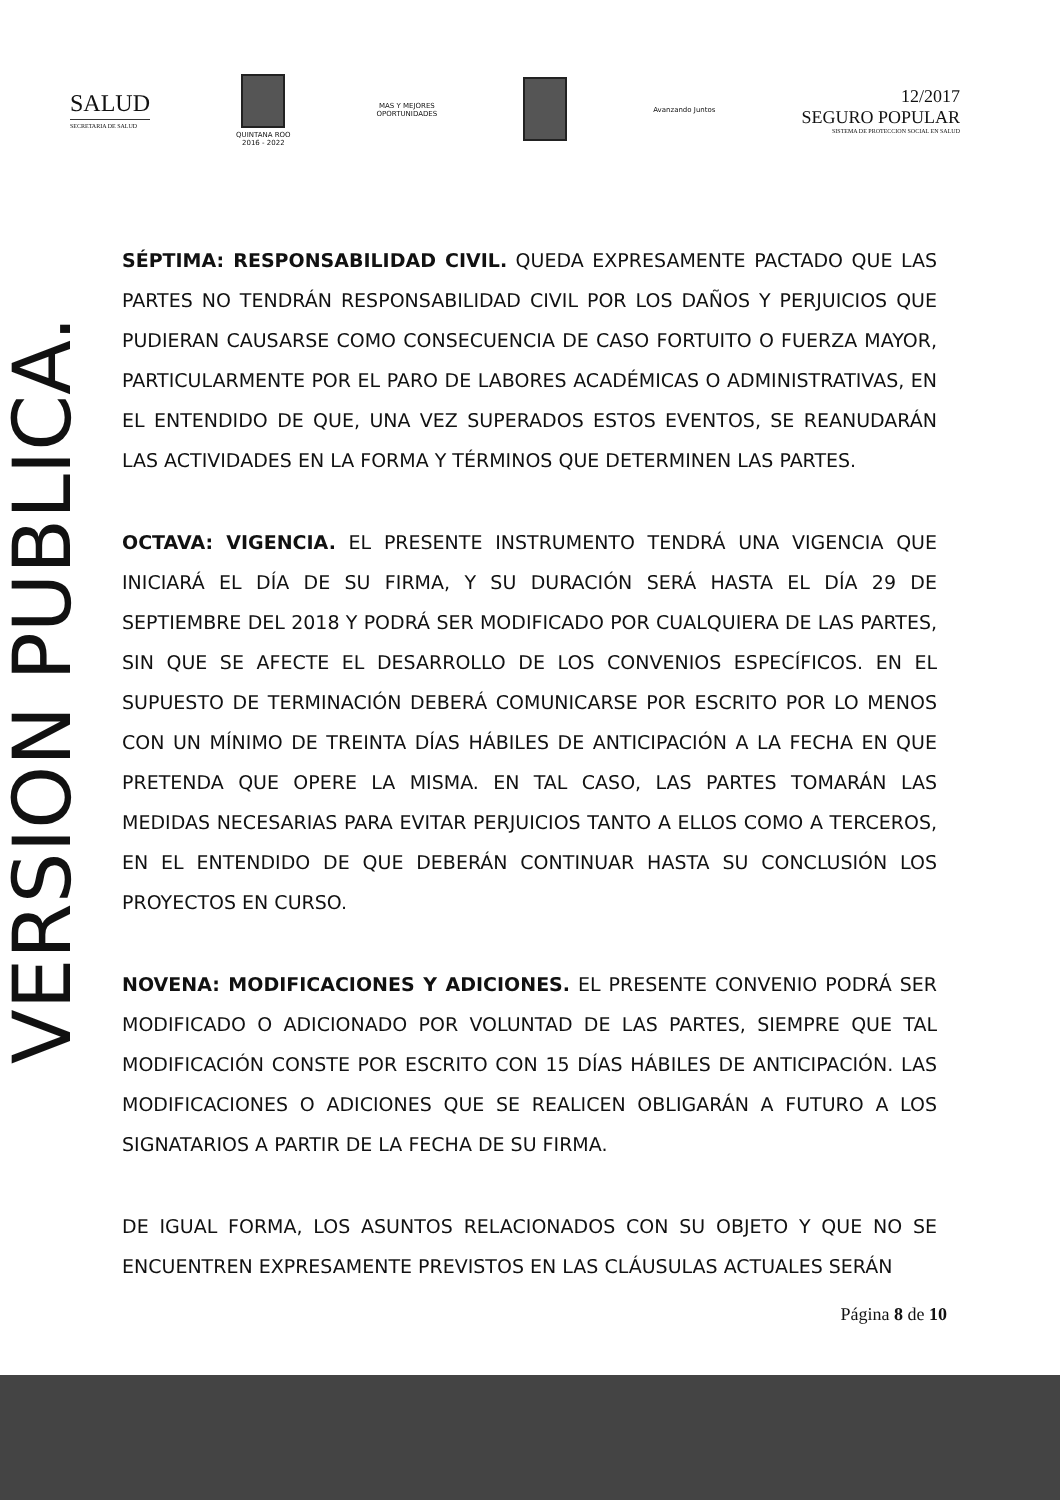VERSION PUBLICA.
SALUD
SECRETARIA DE SALUD
QUINTANA ROO
2016 - 2022
MAS Y MEJORES
OPORTUNIDADES
Avanzando Juntos
12/2017
SEGURO POPULAR
SISTEMA DE PROTECCION SOCIAL EN SALUD
SÉPTIMA: RESPONSABILIDAD CIVIL. QUEDA EXPRESAMENTE PACTADO QUE LAS PARTES NO TENDRÁN RESPONSABILIDAD CIVIL POR LOS DAÑOS Y PERJUICIOS QUE PUDIERAN CAUSARSE COMO CONSECUENCIA DE CASO FORTUITO O FUERZA MAYOR, PARTICULARMENTE POR EL PARO DE LABORES ACADÉMICAS O ADMINISTRATIVAS, EN EL ENTENDIDO DE QUE, UNA VEZ SUPERADOS ESTOS EVENTOS, SE REANUDARÁN LAS ACTIVIDADES EN LA FORMA Y TÉRMINOS QUE DETERMINEN LAS PARTES.
OCTAVA: VIGENCIA. EL PRESENTE INSTRUMENTO TENDRÁ UNA VIGENCIA QUE INICIARÁ EL DÍA DE SU FIRMA, Y SU DURACIÓN SERÁ HASTA EL DÍA 29 DE SEPTIEMBRE DEL 2018 Y PODRÁ SER MODIFICADO POR CUALQUIERA DE LAS PARTES, SIN QUE SE AFECTE EL DESARROLLO DE LOS CONVENIOS ESPECÍFICOS. EN EL SUPUESTO DE TERMINACIÓN DEBERÁ COMUNICARSE POR ESCRITO POR LO MENOS CON UN MÍNIMO DE TREINTA DÍAS HÁBILES DE ANTICIPACIÓN A LA FECHA EN QUE PRETENDA QUE OPERE LA MISMA. EN TAL CASO, LAS PARTES TOMARÁN LAS MEDIDAS NECESARIAS PARA EVITAR PERJUICIOS TANTO A ELLOS COMO A TERCEROS, EN EL ENTENDIDO DE QUE DEBERÁN CONTINUAR HASTA SU CONCLUSIÓN LOS PROYECTOS EN CURSO.
NOVENA: MODIFICACIONES Y ADICIONES. EL PRESENTE CONVENIO PODRÁ SER MODIFICADO O ADICIONADO POR VOLUNTAD DE LAS PARTES, SIEMPRE QUE TAL MODIFICACIÓN CONSTE POR ESCRITO CON 15 DÍAS HÁBILES DE ANTICIPACIÓN. LAS MODIFICACIONES O ADICIONES QUE SE REALICEN OBLIGARÁN A FUTURO A LOS SIGNATARIOS A PARTIR DE LA FECHA DE SU FIRMA.
DE IGUAL FORMA, LOS ASUNTOS RELACIONADOS CON SU OBJETO Y QUE NO SE ENCUENTREN EXPRESAMENTE PREVISTOS EN LAS CLÁUSULAS ACTUALES SERÁN
Página 8 de 10